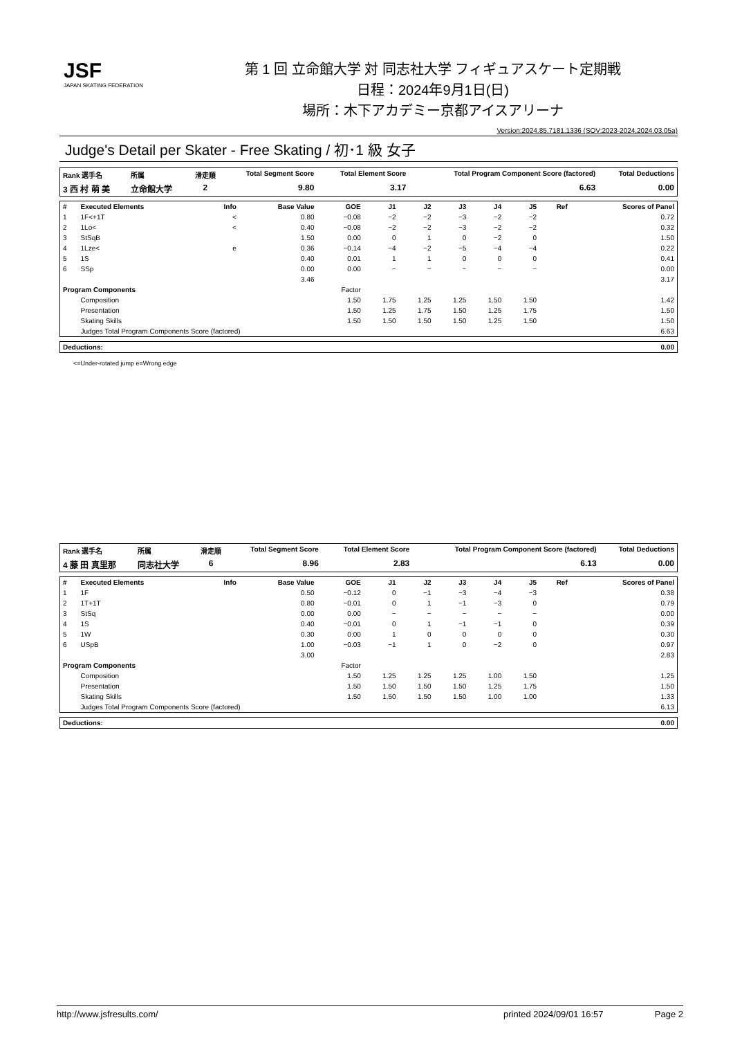JSF
JAPAN SKATING FEDERATION
第 1 回 立命館大学 対 同志社大学 フィギュアスケート定期戦
日程：2024年9月1日(日)
場所：木下アカデミー京都アイスアリーナ
Version:2024.85.7181.1336 (SOV:2023-2024,2024.03.05a)
Judge's Detail per Skater - Free Skating / 初･1 級 女子
| Rank 選手名 | 所属 | 滑走順 | Total Segment Score | Total Element Score | Total Program Component Score (factored) | Total Deductions |
| --- | --- | --- | --- | --- | --- | --- |
| 3 西 村 萌 美 | 立命館大学 | 2 | 9.80 | 3.17 | 6.63 | 0.00 |
| # | Executed Elements | Info | Base Value | GOE | J1 | J2 | J3 | J4 | J5 | Ref | Scores of Panel |
| --- | --- | --- | --- | --- | --- | --- | --- | --- | --- | --- | --- |
| 1 | 1F<+1T | < | 0.80 | −0.08 | −2 | −2 | −3 | −2 | −2 | | 0.72 |
| 2 | 1Lo< | < | 0.40 | −0.08 | −2 | −2 | −3 | −2 | −2 | | 0.32 |
| 3 | StSqB | | 1.50 | 0.00 | 0 | 1 | 0 | −2 | 0 | | 1.50 |
| 4 | 1Lze< | e | 0.36 | −0.14 | −4 | −2 | −5 | −4 | −4 | | 0.22 |
| 5 | 1S | | 0.40 | 0.01 | 1 | 1 | 0 | 0 | 0 | | 0.41 |
| 6 | SSp | | 0.00 | 0.00 | − | − | − | − | − | | 0.00 |
| | | | 3.46 | | | | | | | | 3.17 |
| Program Components | | | | Factor | | | | | | | |
| | Composition | | | 1.50 | 1.75 | 1.25 | 1.25 | 1.50 | 1.50 | | 1.42 |
| | Presentation | | | 1.50 | 1.25 | 1.75 | 1.50 | 1.25 | 1.75 | | 1.50 |
| | Skating Skills | | | 1.50 | 1.50 | 1.50 | 1.50 | 1.25 | 1.50 | | 1.50 |
| | Judges Total Program Components Score (factored) | | | | | | | | | | 6.63 |
| Deductions: | 0.00 |
<=Under-rotated jump e=Wrong edge
| Rank 選手名 | 所属 | 滑走順 | Total Segment Score | Total Element Score | Total Program Component Score (factored) | Total Deductions |
| --- | --- | --- | --- | --- | --- | --- |
| 4 藤 田 真里那 | 同志社大学 | 6 | 8.96 | 2.83 | 6.13 | 0.00 |
| # | Executed Elements | Info | Base Value | GOE | J1 | J2 | J3 | J4 | J5 | Ref | Scores of Panel |
| --- | --- | --- | --- | --- | --- | --- | --- | --- | --- | --- | --- |
| 1 | 1F | | 0.50 | −0.12 | 0 | −1 | −3 | −4 | −3 | | 0.38 |
| 2 | 1T+1T | | 0.80 | −0.01 | 0 | 1 | −1 | −3 | 0 | | 0.79 |
| 3 | StSq | | 0.00 | 0.00 | − | − | − | − | − | | 0.00 |
| 4 | 1S | | 0.40 | −0.01 | 0 | 1 | −1 | −1 | 0 | | 0.39 |
| 5 | 1W | | 0.30 | 0.00 | 1 | 0 | 0 | 0 | 0 | | 0.30 |
| 6 | USpB | | 1.00 | −0.03 | −1 | 1 | 0 | −2 | 0 | | 0.97 |
| | | | 3.00 | | | | | | | | 2.83 |
| Program Components | | | | Factor | | | | | | | |
| | Composition | | | 1.50 | 1.25 | 1.25 | 1.25 | 1.00 | 1.50 | | 1.25 |
| | Presentation | | | 1.50 | 1.50 | 1.50 | 1.50 | 1.25 | 1.75 | | 1.50 |
| | Skating Skills | | | 1.50 | 1.50 | 1.50 | 1.50 | 1.00 | 1.00 | | 1.33 |
| | Judges Total Program Components Score (factored) | | | | | | | | | | 6.13 |
| Deductions: | 0.00 |
http://www.jsfresults.com/ printed 2024/09/01 16:57 Page 2